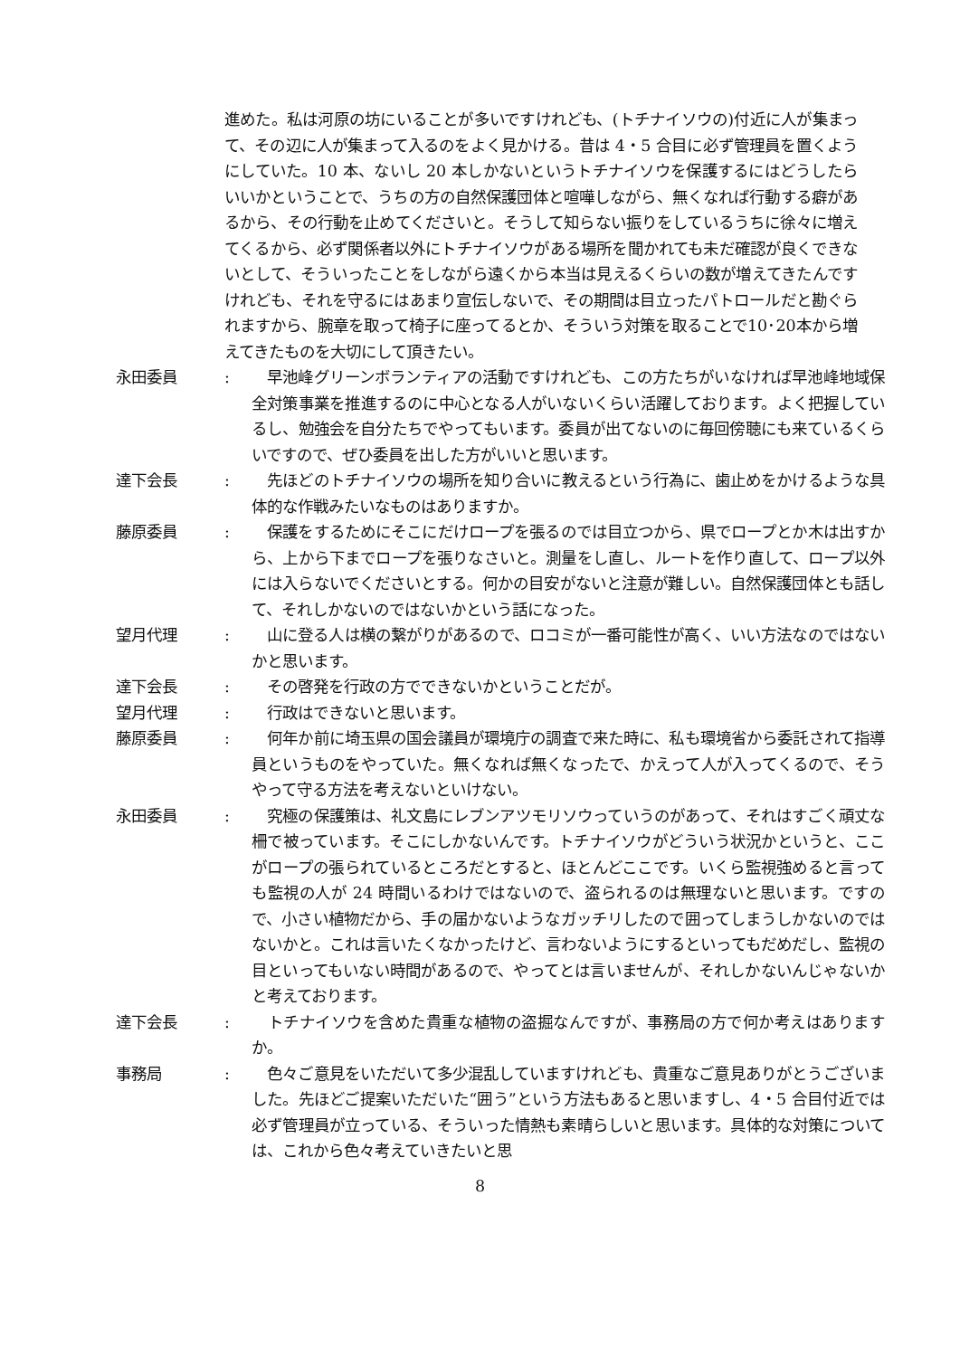進めた。私は河原の坊にいることが多いですけれども、(トチナイソウの)付近に人が集まって、その辺に人が集まって入るのをよく見かける。昔は 4・5 合目に必ず管理員を置くようにしていた。10 本、ないし 20 本しかないというトチナイソウを保護するにはどうしたらいいかということで、うちの方の自然保護団体と喧嘩しながら、無くなれば行動する癖があるから、その行動を止めてくださいと。そうして知らない振りをしているうちに徐々に増えてくるから、必ず関係者以外にトチナイソウがある場所を聞かれても未だ確認が良くできないとして、そういったことをしながら遠くから本当は見えるくらいの数が増えてきたんですけれども、それを守るにはあまり宣伝しないで、その期間は目立ったパトロールだと勘ぐられますから、腕章を取って椅子に座ってるとか、そういう対策を取ることで10･20本から増えてきたものを大切にして頂きたい。
永田委員 : 　早池峰グリーンボランティアの活動ですけれども、この方たちがいなければ早池峰地域保全対策事業を推進するのに中心となる人がいないくらい活躍しております。よく把握しているし、勉強会を自分たちでやってもいます。委員が出てないのに毎回傍聴にも来ているくらいですので、ぜひ委員を出した方がいいと思います。
達下会長 : 　先ほどのトチナイソウの場所を知り合いに教えるという行為に、歯止めをかけるような具体的な作戦みたいなものはありますか。
藤原委員 : 　保護をするためにそこにだけロープを張るのでは目立つから、県でロープとか木は出すから、上から下までロープを張りなさいと。測量をし直し、ルートを作り直して、ロープ以外には入らないでくださいとする。何かの目安がないと注意が難しい。自然保護団体とも話して、それしかないのではないかという話になった。
望月代理 : 　山に登る人は横の繋がりがあるので、ロコミが一番可能性が高く、いい方法なのではないかと思います。
達下会長 : 　その啓発を行政の方でできないかということだが。
望月代理 : 　行政はできないと思います。
藤原委員 : 　何年か前に埼玉県の国会議員が環境庁の調査で来た時に、私も環境省から委託されて指導員というものをやっていた。無くなれば無くなったで、かえって人が入ってくるので、そうやって守る方法を考えないといけない。
永田委員 : 　究極の保護策は、礼文島にレブンアツモリソウっていうのがあって、それはすごく頑丈な柵で被っています。そこにしかないんです。トチナイソウがどういう状況かというと、ここがロープの張られているところだとすると、ほとんどここです。いくら監視強めると言っても監視の人が 24 時間いるわけではないので、盗られるのは無理ないと思います。ですので、小さい植物だから、手の届かないようなガッチリしたので囲ってしまうしかないのではないかと。これは言いたくなかったけど、言わないようにするといってもだめだし、監視の目といってもいない時間があるので、やってとは言いませんが、それしかないんじゃないかと考えております。
達下会長 : 　トチナイソウを含めた貴重な植物の盗掘なんですが、事務局の方で何か考えはありますか。
事務局 : 　色々ご意見をいただいて多少混乱していますけれども、貴重なご意見ありがとうございました。先ほどご提案いただいた“囲う”という方法もあると思いますし、4・5 合目付近では必ず管理員が立っている、そういった情熱も素晴らしいと思います。具体的な対策については、これから色々考えていきたいと思
8